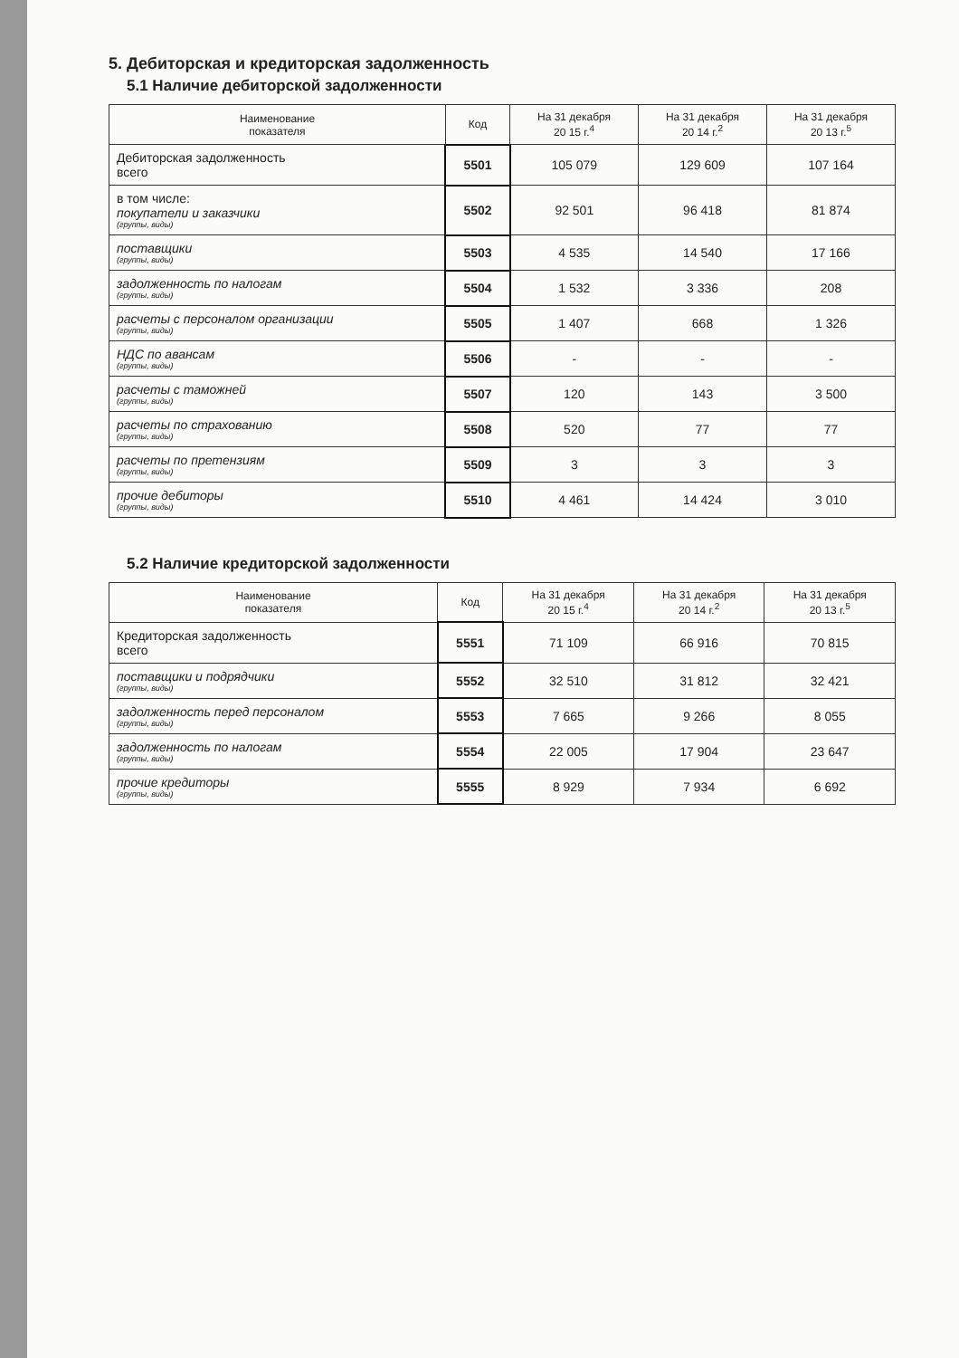5. Дебиторская и кредиторская задолженность
5.1 Наличие дебиторской задолженности
| Наименование показателя | Код | На 31 декабря 20 15 г.<sup>4</sup> | На 31 декабря 20 14 г.<sup>2</sup> | На 31 декабря 20 13 г.<sup>5</sup> |
| --- | --- | --- | --- | --- |
| Дебиторская задолженность всего | 5501 | 105 079 | 129 609 | 107 164 |
| в том числе: покупатели и заказчики (группы, виды) | 5502 | 92 501 | 96 418 | 81 874 |
| поставщики (группы, виды) | 5503 | 4 535 | 14 540 | 17 166 |
| задолженность по налогам (группы, виды) | 5504 | 1 532 | 3 336 | 208 |
| расчеты с персоналом организации (группы, виды) | 5505 | 1 407 | 668 | 1 326 |
| НДС по авансам (группы, виды) | 5506 | - | - | - |
| расчеты с таможней (группы, виды) | 5507 | 120 | 143 | 3 500 |
| расчеты по страхованию (группы, виды) | 5508 | 520 | 77 | 77 |
| расчеты по претензиям (группы, виды) | 5509 | 3 | 3 | 3 |
| прочие дебиторы (группы, виды) | 5510 | 4 461 | 14 424 | 3 010 |
5.2 Наличие кредиторской задолженности
| Наименование показателя | Код | На 31 декабря 20 15 г.<sup>4</sup> | На 31 декабря 20 14 г.<sup>2</sup> | На 31 декабря 20 13 г.<sup>5</sup> |
| --- | --- | --- | --- | --- |
| Кредиторская задолженность всего | 5551 | 71 109 | 66 916 | 70 815 |
| поставщики и подрядчики (группы, виды) | 5552 | 32 510 | 31 812 | 32 421 |
| задолженность перед персоналом (группы, виды) | 5553 | 7 665 | 9 266 | 8 055 |
| задолженность по налогам (группы, виды) | 5554 | 22 005 | 17 904 | 23 647 |
| прочие кредиторы (группы, виды) | 5555 | 8 929 | 7 934 | 6 692 |